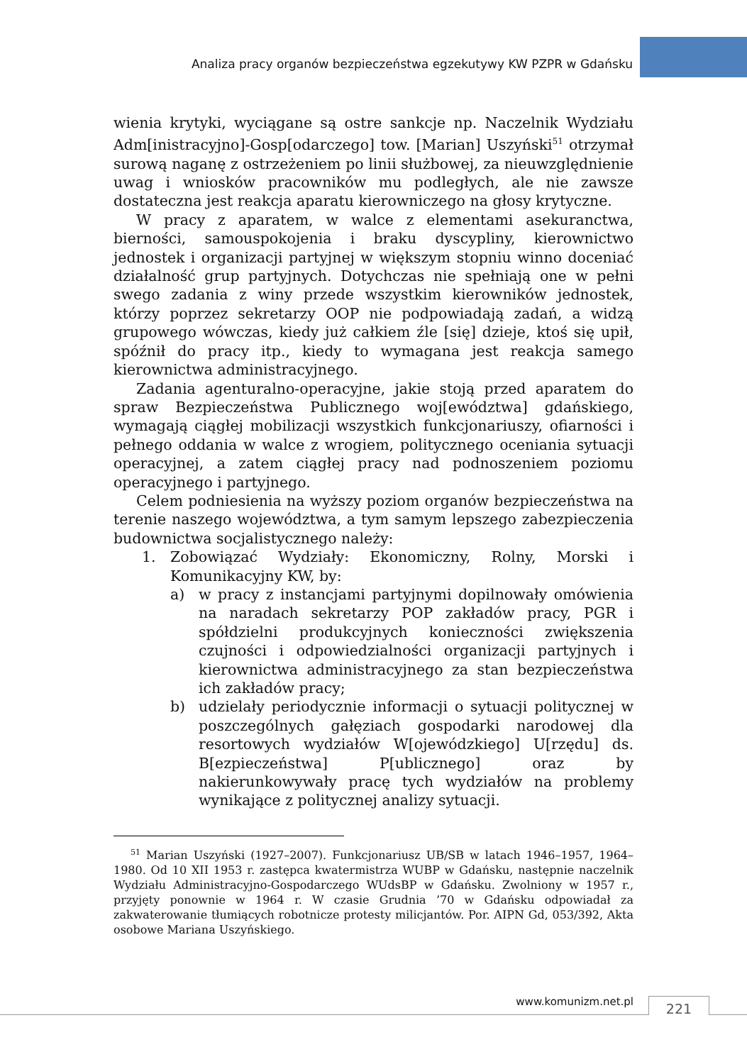Analiza pracy organów bezpieczeństwa egzekutywy KW PZPR w Gdańsku
wienia krytyki, wyciągane są ostre sankcje np. Naczelnik Wydziału Adm[inistracyjno]-Gosp[odarczego] tow. [Marian] Uszyński<sup>51</sup> otrzymał surową naganę z ostrzeżeniem po linii służbowej, za nieuwzględnienie uwag i wniosków pracowników mu podległych, ale nie zawsze dostateczna jest reakcja aparatu kierowniczego na głosy krytyczne.
W pracy z aparatem, w walce z elementami asekuranctwa, bierności, samouspokojenia i braku dyscypliny, kierownictwo jednostek i organizacji partyjnej w większym stopniu winno doceniać działalność grup partyjnych. Dotychczas nie spełniają one w pełni swego zadania z winy przede wszystkim kierowników jednostek, którzy poprzez sekretarzy OOP nie podpowiadają zadań, a widzą grupowego wówczas, kiedy już całkiem źle [się] dzieje, ktoś się upił, spóźnił do pracy itp., kiedy to wymagana jest reakcja samego kierownictwa administracyjnego.
Zadania agenturalno-operacyjne, jakie stoją przed aparatem do spraw Bezpieczeństwa Publicznego woj[ewództwa] gdańskiego, wymagają ciągłej mobilizacji wszystkich funkcjonariuszy, ofiarności i pełnego oddania w walce z wrogiem, politycznego oceniania sytuacji operacyjnej, a zatem ciągłej pracy nad podnoszeniem poziomu operacyjnego i partyjnego.
Celem podniesienia na wyższy poziom organów bezpieczeństwa na terenie naszego województwa, a tym samym lepszego zabezpieczenia budownictwa socjalistycznego należy:
1. Zobowiązać Wydziały: Ekonomiczny, Rolny, Morski i Komunikacyjny KW, by:
a) w pracy z instancjami partyjnymi dopilnowały omówienia na naradach sekretarzy POP zakładów pracy, PGR i spółdzielni produkcyjnych konieczności zwiększenia czujności i odpowiedzialności organizacji partyjnych i kierownictwa administracyjnego za stan bezpieczeństwa ich zakładów pracy;
b) udzielały periodycznie informacji o sytuacji politycznej w poszczególnych gałęziach gospodarki narodowej dla resortowych wydziałów W[ojewódzkiego] U[rzędu] ds. B[ezpieczeństwa] P[ublicznego] oraz by nakierunkowywały pracę tych wydziałów na problemy wynikające z politycznej analizy sytuacji.
<sup>51</sup> Marian Uszyński (1927–2007). Funkcjonariusz UB/SB w latach 1946–1957, 1964–1980. Od 10 XII 1953 r. zastępca kwatermistrza WUBP w Gdańsku, następnie naczelnik Wydziału Administracyjno-Gospodarczego WUdsBP w Gdańsku. Zwolniony w 1957 r., przyjęty ponownie w 1964 r. W czasie Grudnia ’70 w Gdańsku odpowiadał za zakwaterowanie tłumiących robotnicze protesty milicjantów. Por. AIPN Gd, 053/392, Akta osobowe Mariana Uszyńskiego.
www.komunizm.net.pl 221